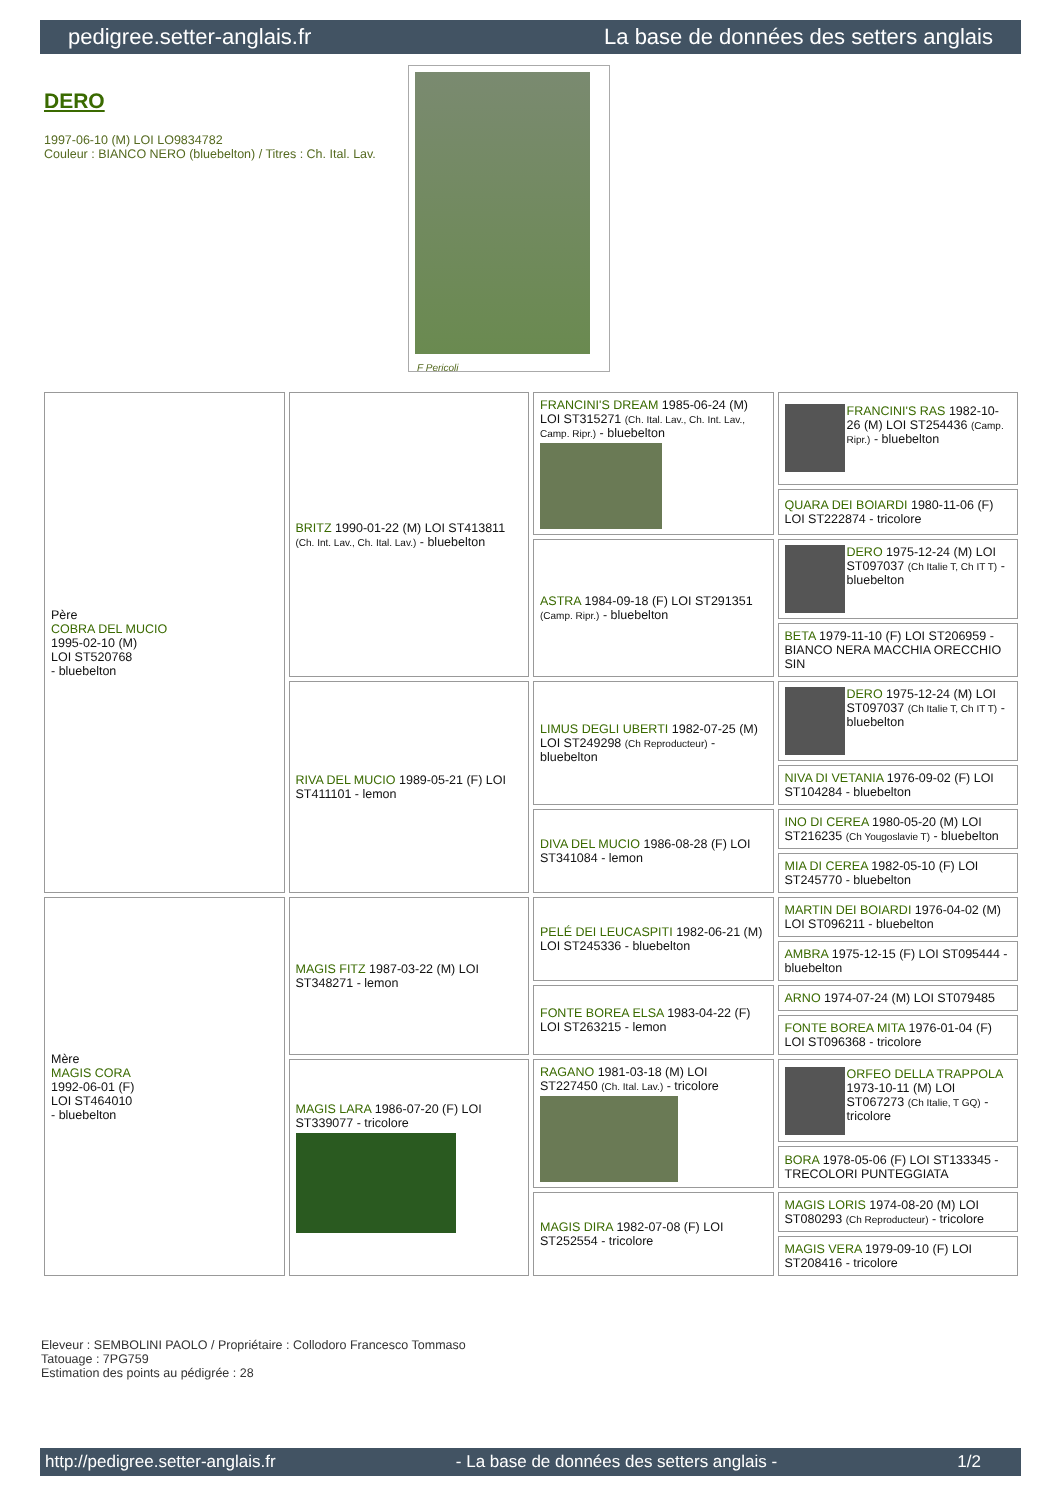pedigree.setter-anglais.fr La base de données des setters anglais
DERO
1997-06-10 (M) LOI LO9834782
Couleur : BIANCO NERO (bluebelton) / Titres : Ch. Ital. Lav.
F Pericoli
| Père COBRA DEL MUCIO 1995-02-10 (M) LOI ST520768 - bluebelton | BRITZ 1990-01-22 (M) LOI ST413811 (Ch. Int. Lav., Ch. Ital. Lav.) - bluebelton | FRANCINI'S DREAM 1985-06-24 (M) LOI ST315271 (Ch. Ital. Lav., Ch. Int. Lav., Camp. Ripr.) - bluebelton | FRANCINI'S RAS 1982-10-26 (M) LOI ST254436 (Camp. Ripr.) - bluebelton |
| | | | QUARA DEI BOIARDI 1980-11-06 (F) LOI ST222874 - tricolore |
| | | ASTRA 1984-09-18 (F) LOI ST291351 (Camp. Ripr.) - bluebelton | DERO 1975-12-24 (M) LOI ST097037 (Ch Italie T, Ch IT T) - bluebelton |
| | | | BETA 1979-11-10 (F) LOI ST206959 - BIANCO NERA MACCHIA ORECCHIO SIN |
| | RIVA DEL MUCIO 1989-05-21 (F) LOI ST411101 - lemon | LIMUS DEGLI UBERTI 1982-07-25 (M) LOI ST249298 (Ch Reproducteur) - bluebelton | DERO 1975-12-24 (M) LOI ST097037 (Ch Italie T, Ch IT T) - bluebelton |
| | | | NIVA DI VETANIA 1976-09-02 (F) LOI ST104284 - bluebelton |
| | | DIVA DEL MUCIO 1986-08-28 (F) LOI ST341084 - lemon | INO DI CEREA 1980-05-20 (M) LOI ST216235 (Ch Yougoslavie T) - bluebelton |
| | | | MIA DI CEREA 1982-05-10 (F) LOI ST245770 - bluebelton |
| Mère MAGIS CORA 1992-06-01 (F) LOI ST464010 - bluebelton | MAGIS FITZ 1987-03-22 (M) LOI ST348271 - lemon | PELÉ DEI LEUCASPITI 1982-06-21 (M) LOI ST245336 - bluebelton | MARTIN DEI BOIARDI 1976-04-02 (M) LOI ST096211 - bluebelton |
| | | | AMBRA 1975-12-15 (F) LOI ST095444 - bluebelton |
| | | FONTE BOREA ELSA 1983-04-22 (F) LOI ST263215 - lemon | ARNO 1974-07-24 (M) LOI ST079485 |
| | | | FONTE BOREA MITA 1976-01-04 (F) LOI ST096368 - tricolore |
| | MAGIS LARA 1986-07-20 (F) LOI ST339077 - tricolore | RAGANO 1981-03-18 (M) LOI ST227450 (Ch. Ital. Lav.) - tricolore | ORFEO DELLA TRAPPOLA 1973-10-11 (M) LOI ST067273 (Ch Italie, T GQ) - tricolore |
| | | | BORA 1978-05-06 (F) LOI ST133345 - TRECOLORI PUNTEGGIATA |
| | | MAGIS DIRA 1982-07-08 (F) LOI ST252554 - tricolore | MAGIS LORIS 1974-08-20 (M) LOI ST080293 (Ch Reproducteur) - tricolore |
| | | | MAGIS VERA 1979-09-10 (F) LOI ST208416 - tricolore |
Eleveur : SEMBOLINI PAOLO / Propriétaire : Collodoro Francesco Tommaso
Tatouage : 7PG759
Estimation des points au pédigrée : 28
http://pedigree.setter-anglais.fr - La base de données des setters anglais - 1/2